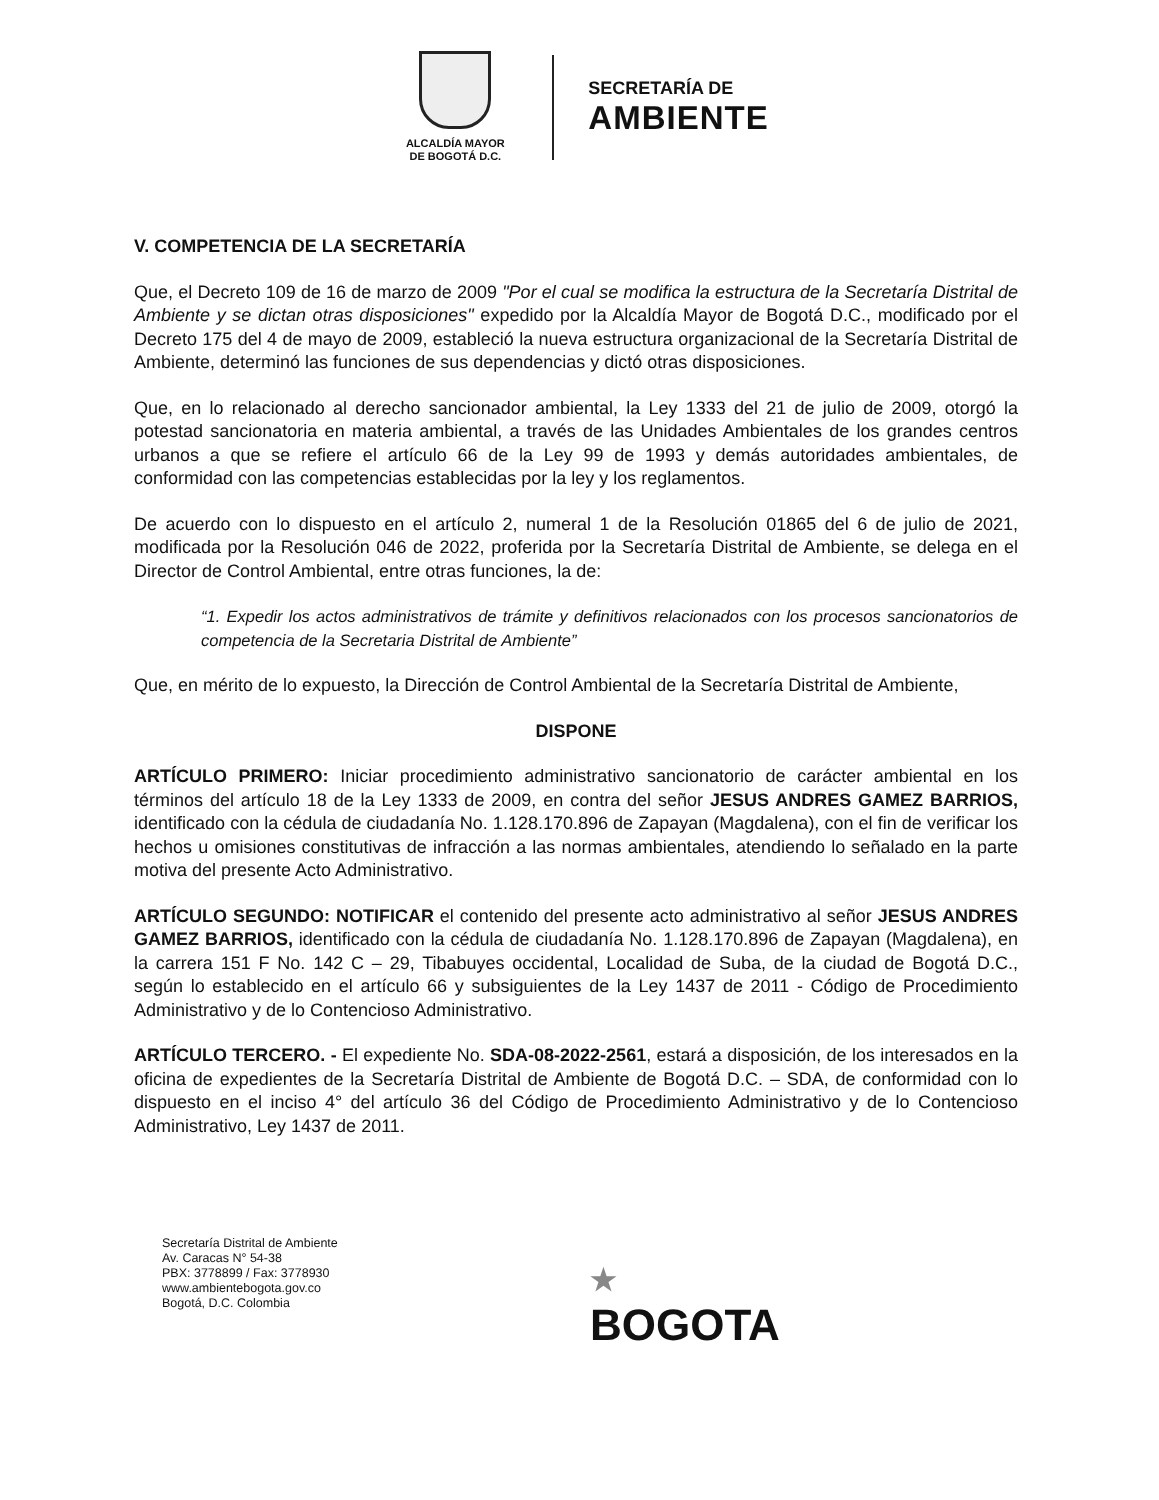ALCALDÍA MAYOR
DE BOGOTÁ D.C.
SECRETARÍA DE
AMBIENTE
V. COMPETENCIA DE LA SECRETARÍA
Que, el Decreto 109 de 16 de marzo de 2009 "Por el cual se modifica la estructura de la Secretaría Distrital de Ambiente y se dictan otras disposiciones" expedido por la Alcaldía Mayor de Bogotá D.C., modificado por el Decreto 175 del 4 de mayo de 2009, estableció la nueva estructura organizacional de la Secretaría Distrital de Ambiente, determinó las funciones de sus dependencias y dictó otras disposiciones.
Que, en lo relacionado al derecho sancionador ambiental, la Ley 1333 del 21 de julio de 2009, otorgó la potestad sancionatoria en materia ambiental, a través de las Unidades Ambientales de los grandes centros urbanos a que se refiere el artículo 66 de la Ley 99 de 1993 y demás autoridades ambientales, de conformidad con las competencias establecidas por la ley y los reglamentos.
De acuerdo con lo dispuesto en el artículo 2, numeral 1 de la Resolución 01865 del 6 de julio de 2021, modificada por la Resolución 046 de 2022, proferida por la Secretaría Distrital de Ambiente, se delega en el Director de Control Ambiental, entre otras funciones, la de:
“1. Expedir los actos administrativos de trámite y definitivos relacionados con los procesos sancionatorios de competencia de la Secretaria Distrital de Ambiente”
Que, en mérito de lo expuesto, la Dirección de Control Ambiental de la Secretaría Distrital de Ambiente,
DISPONE
ARTÍCULO PRIMERO: Iniciar procedimiento administrativo sancionatorio de carácter ambiental en los términos del artículo 18 de la Ley 1333 de 2009, en contra del señor JESUS ANDRES GAMEZ BARRIOS, identificado con la cédula de ciudadanía No. 1.128.170.896 de Zapayan (Magdalena), con el fin de verificar los hechos u omisiones constitutivas de infracción a las normas ambientales, atendiendo lo señalado en la parte motiva del presente Acto Administrativo.
ARTÍCULO SEGUNDO: NOTIFICAR el contenido del presente acto administrativo al señor JESUS ANDRES GAMEZ BARRIOS, identificado con la cédula de ciudadanía No. 1.128.170.896 de Zapayan (Magdalena), en la carrera 151 F No. 142 C – 29, Tibabuyes occidental, Localidad de Suba, de la ciudad de Bogotá D.C., según lo establecido en el artículo 66 y subsiguientes de la Ley 1437 de 2011 - Código de Procedimiento Administrativo y de lo Contencioso Administrativo.
ARTÍCULO TERCERO. - El expediente No. SDA-08-2022-2561, estará a disposición, de los interesados en la oficina de expedientes de la Secretaría Distrital de Ambiente de Bogotá D.C. – SDA, de conformidad con lo dispuesto en el inciso 4° del artículo 36 del Código de Procedimiento Administrativo y de lo Contencioso Administrativo, Ley 1437 de 2011.
Secretaría Distrital de Ambiente
Av. Caracas N° 54-38
PBX: 3778899 / Fax: 3778930
www.ambientebogota.gov.co
Bogotá, D.C. Colombia
★
BOGOTA